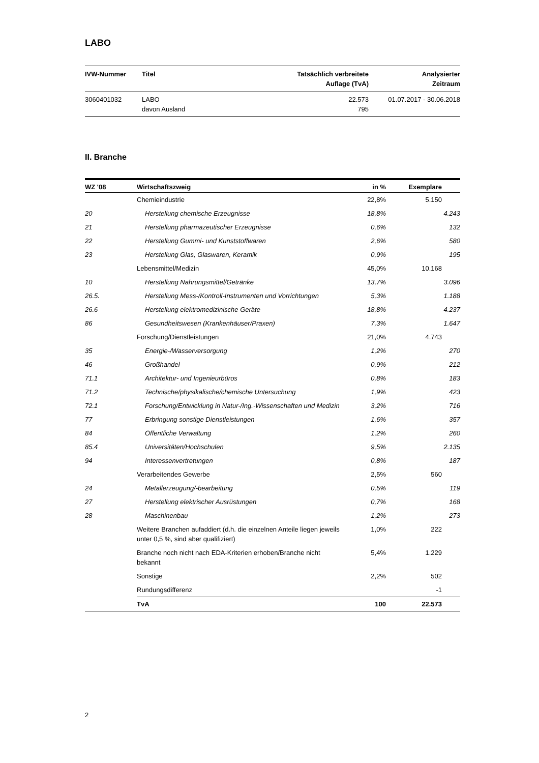LABO
| IVW-Nummer | Titel | Tatsächlich verbreitete Auflage (TvA) | Analysierter Zeitraum |
| --- | --- | --- | --- |
| 3060401032 | LABO davon Ausland | 22.573 795 | 01.07.2017 - 30.06.2018 |
II. Branche
| WZ '08 | Wirtschaftszweig | in % | Exemplare | |
| --- | --- | --- | --- | --- |
| | Chemieindustrie | 22,8% | 5.150 | |
| 20 | Herstellung chemische Erzeugnisse | 18,8% | 4.243 | |
| 21 | Herstellung pharmazeutischer Erzeugnisse | 0,6% | 132 | |
| 22 | Herstellung Gummi- und Kunststoffwaren | 2,6% | 580 | |
| 23 | Herstellung Glas, Glaswaren, Keramik | 0,9% | 195 | |
| | Lebensmittel/Medizin | 45,0% | 10.168 | |
| 10 | Herstellung Nahrungsmittel/Getränke | 13,7% | 3.096 | |
| 26.5. | Herstellung Mess-/Kontroll-Instrumenten und Vorrichtungen | 5,3% | 1.188 | |
| 26.6 | Herstellung elektromedizinische Geräte | 18,8% | 4.237 | |
| 86 | Gesundheitswesen (Krankenhäuser/Praxen) | 7,3% | 1.647 | |
| | Forschung/Dienstleistungen | 21,0% | 4.743 | |
| 35 | Energie-/Wasserversorgung | 1,2% | 270 | |
| 46 | Großhandel | 0,9% | 212 | |
| 71.1 | Architektur- und Ingenieurbüros | 0,8% | 183 | |
| 71.2 | Technische/physikalische/chemische Untersuchung | 1,9% | 423 | |
| 72.1 | Forschung/Entwicklung in Natur-/Ing.-Wissenschaften und Medizin | 3,2% | 716 | |
| 77 | Erbringung sonstige Dienstleistungen | 1,6% | 357 | |
| 84 | Öffentliche Verwaltung | 1,2% | 260 | |
| 85.4 | Universitäten/Hochschulen | 9,5% | 2.135 | |
| 94 | Interessenvertretungen | 0,8% | 187 | |
| | Verarbeitendes Gewerbe | 2,5% | 560 | |
| 24 | Metallerzeugung/-bearbeitung | 0,5% | 119 | |
| 27 | Herstellung elektrischer Ausrüstungen | 0,7% | 168 | |
| 28 | Maschinenbau | 1,2% | 273 | |
| | Weitere Branchen aufaddiert (d.h. die einzelnen Anteile liegen jeweils unter 0,5 %, sind aber qualifiziert) | 1,0% | 222 | |
| | Branche noch nicht nach EDA-Kriterien erhoben/Branche nicht bekannt | 5,4% | 1.229 | |
| | Sonstige | 2,2% | 502 | |
| | Rundungsdifferenz | | -1 | |
| | TvA | 100 | 22.573 | |
2